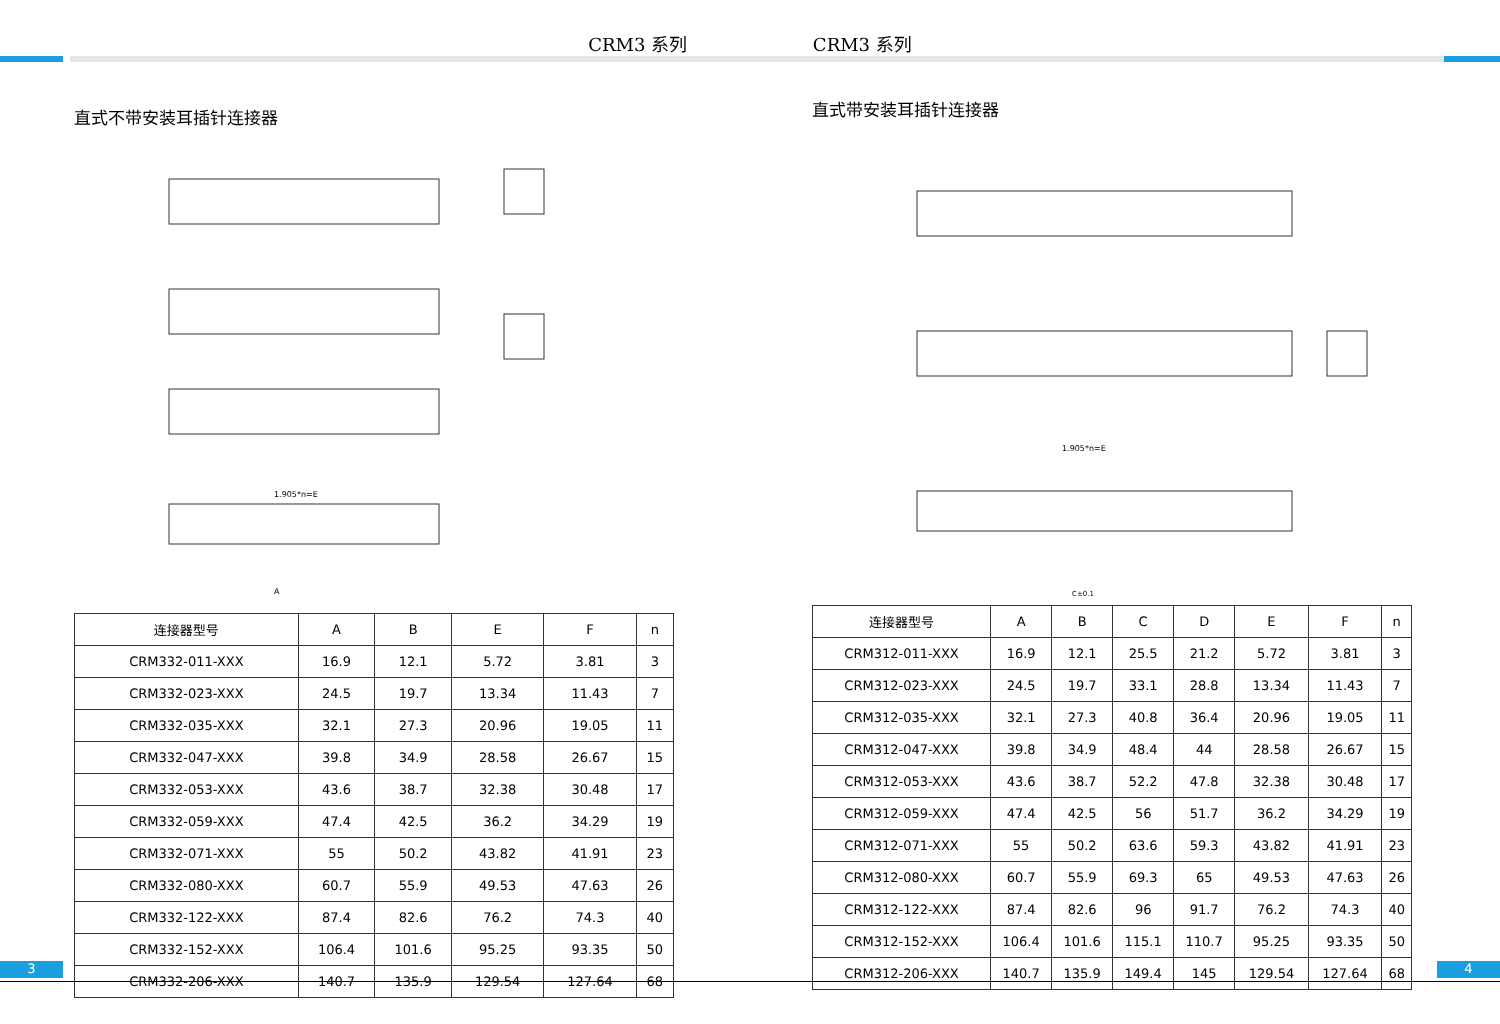CRM3 系列 CRM3 系列
直式不带安装耳插针连接器
1.905*n=E
A
| 连接器型号 | A | B | E | F | n |
| --- | --- | --- | --- | --- | --- |
| CRM332-011-XXX | 16.9 | 12.1 | 5.72 | 3.81 | 3 |
| CRM332-023-XXX | 24.5 | 19.7 | 13.34 | 11.43 | 7 |
| CRM332-035-XXX | 32.1 | 27.3 | 20.96 | 19.05 | 11 |
| CRM332-047-XXX | 39.8 | 34.9 | 28.58 | 26.67 | 15 |
| CRM332-053-XXX | 43.6 | 38.7 | 32.38 | 30.48 | 17 |
| CRM332-059-XXX | 47.4 | 42.5 | 36.2 | 34.29 | 19 |
| CRM332-071-XXX | 55 | 50.2 | 43.82 | 41.91 | 23 |
| CRM332-080-XXX | 60.7 | 55.9 | 49.53 | 47.63 | 26 |
| CRM332-122-XXX | 87.4 | 82.6 | 76.2 | 74.3 | 40 |
| CRM332-152-XXX | 106.4 | 101.6 | 95.25 | 93.35 | 50 |
| CRM332-206-XXX | 140.7 | 135.9 | 129.54 | 127.64 | 68 |
直式带安装耳插针连接器
1.905*n=E
C±0.1
| 连接器型号 | A | B | C | D | E | F | n |
| --- | --- | --- | --- | --- | --- | --- | --- |
| CRM312-011-XXX | 16.9 | 12.1 | 25.5 | 21.2 | 5.72 | 3.81 | 3 |
| CRM312-023-XXX | 24.5 | 19.7 | 33.1 | 28.8 | 13.34 | 11.43 | 7 |
| CRM312-035-XXX | 32.1 | 27.3 | 40.8 | 36.4 | 20.96 | 19.05 | 11 |
| CRM312-047-XXX | 39.8 | 34.9 | 48.4 | 44 | 28.58 | 26.67 | 15 |
| CRM312-053-XXX | 43.6 | 38.7 | 52.2 | 47.8 | 32.38 | 30.48 | 17 |
| CRM312-059-XXX | 47.4 | 42.5 | 56 | 51.7 | 36.2 | 34.29 | 19 |
| CRM312-071-XXX | 55 | 50.2 | 63.6 | 59.3 | 43.82 | 41.91 | 23 |
| CRM312-080-XXX | 60.7 | 55.9 | 69.3 | 65 | 49.53 | 47.63 | 26 |
| CRM312-122-XXX | 87.4 | 82.6 | 96 | 91.7 | 76.2 | 74.3 | 40 |
| CRM312-152-XXX | 106.4 | 101.6 | 115.1 | 110.7 | 95.25 | 93.35 | 50 |
| CRM312-206-XXX | 140.7 | 135.9 | 149.4 | 145 | 129.54 | 127.64 | 68 |
3 4